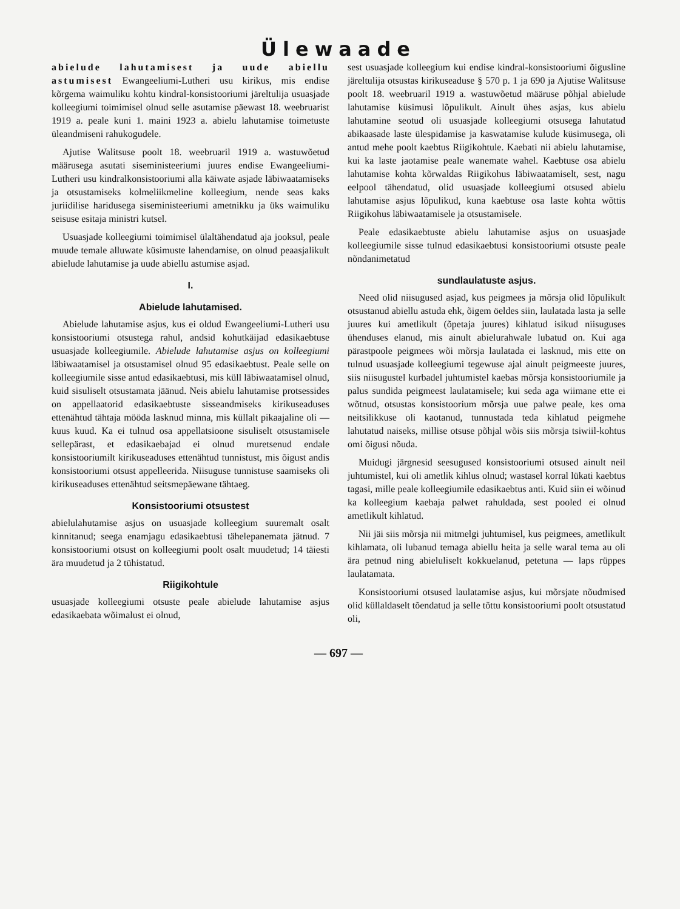Ülewaade
abielude lahutamisest ja uude abiellu astumisest Ewangeeliumi-Lutheri usu kirikus, mis endise kõrgema waimuliku kohtu kindral-konsistooriumi järeltulija usuasjade kolleegiumi toimimisel olnud selle asutamise päewast 18. weebruarist 1919 a. peale kuni 1. maini 1923 a. abielu lahutamise toimetuste üleandmiseni rahukogudele.
Ajutise Walitsuse poolt 18. weebruaril 1919 a. wastuwõetud määrusega asutati siseministeeriumi juures endise Ewangeeliumi-Lutheri usu kindralkonsistooriumi alla käiwate asjade läbiwaatamiseks ja otsustamiseks kolmeliikmeline kolleegium, nende seas kaks juriidilise haridusega siseministeeriumi ametnikku ja üks waimuliku seisuse esitaja ministri kutsel.
Usuasjade kolleegiumi toimimisel ülaltähendatud aja jooksul, peale muude temale alluwate küsimuste lahendamise, on olnud peaasjalikult abielude lahutamise ja uude abiellu astumise asjad.
I.
Abielude lahutamised.
Abielude lahutamise asjus, kus ei oldud Ewangeeliumi-Lutheri usu konsistooriumi otsustega rahul, andsid kohutkäijad edasikaebtuse usuasjade kolleegiumile. Abielude lahutamise asjus on kolleegiumi läbiwaatamisel ja otsustamisel olnud 95 edasikaebtust. Peale selle on kolleegiumile sisse antud edasikaebtusi, mis küll läbiwaatamisel olnud, kuid sisuliselt otsustamata jäänud. Neis abielu lahutamise protsessides on appellaatorid edasikaebtuste sisseandmiseks kirikuseaduses ettenähtud tähtaja mööda lasknud minna, mis küllalt pikaajaline oli — kuus kuud. Ka ei tulnud osa appellatsioone sisuliselt otsustamisele sellepärast, et edasikaebajad ei olnud muretsenud endale konsistooriumilt kirikuseaduses ettenähtud tunnistust, mis õigust andis konsistooriumi otsust appelleerida. Niisuguse tunnistuse saamiseks oli kirikuseaduses ettenähtud seitsmepäewane tähtaeg.
Konsistooriumi otsustest
abielulahutamise asjus on usuasjade kolleegium suuremalt osalt kinnitanud; seega enamjagu edasikaebtusi tähelepanemata jätnud. 7 konsistooriumi otsust on kolleegiumi poolt osalt muudetud; 14 täiesti ära muudetud ja 2 tühistatud.
Riigikohtule
usuasjade kolleegiumi otsuste peale abielude lahutamise asjus edasikaebata wõimalust ei olnud,
sest usuasjade kolleegium kui endise kindral-konsistooriumi õigusline järeltulija otsustas kirikuseaduse § 570 p. 1 ja 690 ja Ajutise Walitsuse poolt 18. weebruaril 1919 a. wastuwõetud määruse põhjal abielude lahutamise küsimusi lõpulikult. Ainult ühes asjas, kus abielu lahutamine seotud oli usuasjade kolleegiumi otsusega lahutatud abikaasade laste ülespidamise ja kaswatamise kulude küsimusega, oli antud mehe poolt kaebtus Riigikohtule. Kaebati nii abielu lahutamise, kui ka laste jaotamise peale wanemate wahel. Kaebtuse osa abielu lahutamise kohta kõrwaldas Riigikohus läbiwaatamiselt, sest, nagu eelpool tähendatud, olid usuasjade kolleegiumi otsused abielu lahutamise asjus lõpulikud, kuna kaebtuse osa laste kohta wõttis Riigikohus läbiwaatamisele ja otsustamisele.
Peale edasikaebtuste abielu lahutamise asjus on usuasjade kolleegiumile sisse tulnud edasikaebtusi konsistooriumi otsuste peale nõndanimetatud
sundlaulatuste asjus.
Need olid niisugused asjad, kus peigmees ja mõrsja olid lõpulikult otsustanud abiellu astuda ehk, õigem öeldes siin, laulatada lasta ja selle juures kui ametlikult (õpetaja juures) kihlatud isikud niisuguses ühenduses elanud, mis ainult abielurahwale lubatud on. Kui aga pärastpoole peigmees wõi mõrsja laulatada ei lasknud, mis ette on tulnud usuasjade kolleegiumi tegewuse ajal ainult peigmeeste juures, siis niisugustel kurbadel juhtumistel kaebas mõrsja konsistooriumile ja palus sundida peigmeest laulatamisele; kui seda aga wiimane ette ei wõtnud, otsustas konsistoorium mõrsja uue palwe peale, kes oma neitsilikkuse oli kaotanud, tunnustada teda kihlatud peigmehe lahutatud naiseks, millise otsuse põhjal wõis siis mõrsja tsiwiil-kohtus omi õigusi nõuda.
Muidugi järgnesid seesugused konsistooriumi otsused ainult neil juhtumistel, kui oli ametlik kihlus olnud; wastasel korral lükati kaebtus tagasi, mille peale kolleegiumile edasikaebtus anti. Kuid siin ei wõinud ka kolleegium kaebaja palwet rahuldada, sest pooled ei olnud ametlikult kihlatud.
Nii jäi siis mõrsja nii mitmelgi juhtumisel, kus peigmees, ametlikult kihlamata, oli lubanud temaga abiellu heita ja selle waral tema au oli ära petnud ning abieluliselt kokkuelanud, petetuna — laps rüppes laulatamata.
Konsistooriumi otsused laulatamise asjus, kui mõrsjate nõudmised olid küllaldaselt tõendatud ja selle tõttu konsistooriumi poolt otsustatud oli,
— 697 —